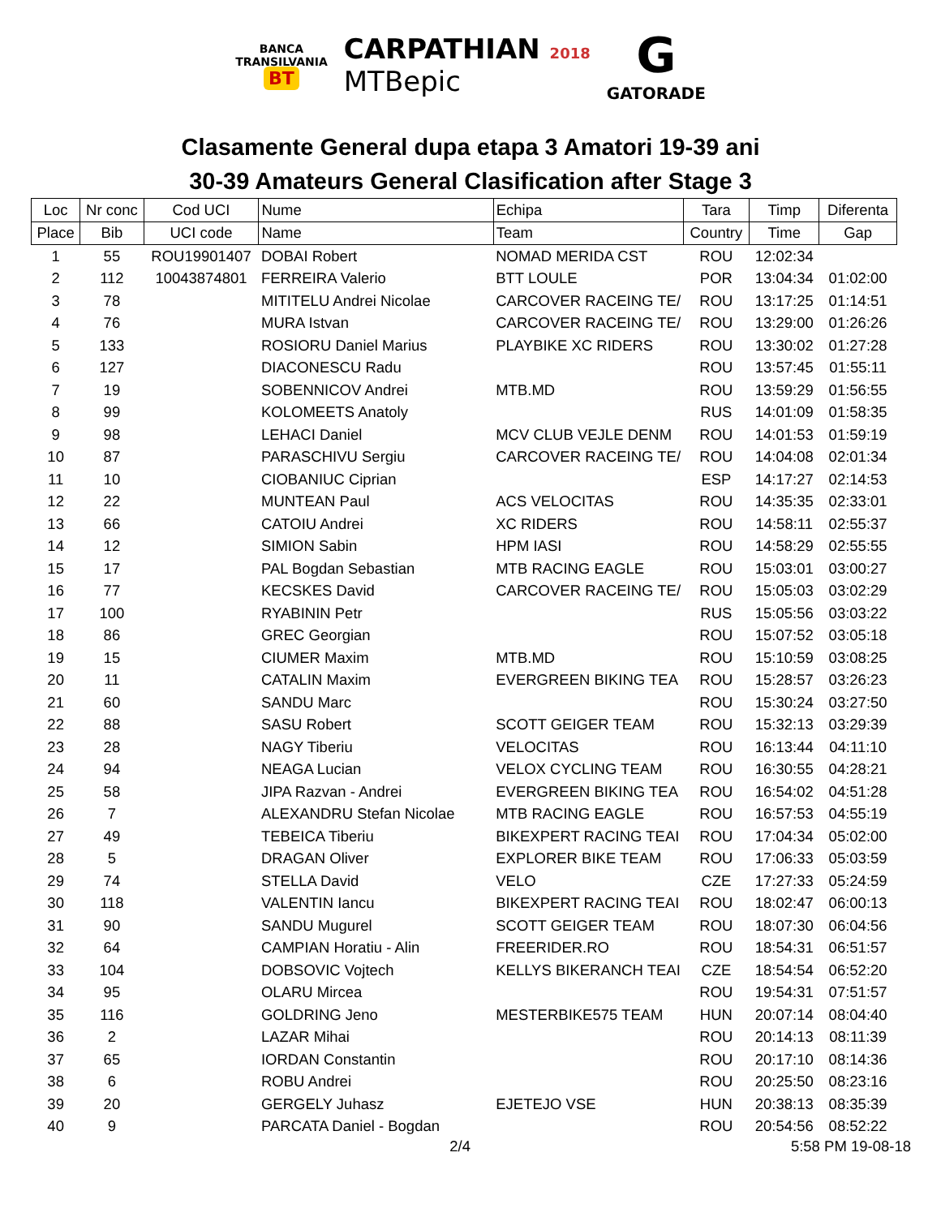BANCA
TRANSILVANIA
BT
CARPATHIAN 2018
MTBepic
G
GATORADE
Clasamente General dupa etapa 3 Amatori 19-39 ani
30-39 Amateurs General Clasification after Stage 3
| Loc | Nr conc | Cod UCI | Nume | Echipa | Tara | Timp | Diferenta |
| --- | --- | --- | --- | --- | --- | --- | --- |
| Place | Bib | UCI code | Name | Team | Country | Time | Gap |
| 1 | 55 | ROU19901407 | DOBAI Robert | NOMAD MERIDA CST | ROU | 12:02:34 | |
| 2 | 112 | 10043874801 | FERREIRA Valerio | BTT LOULE | POR | 13:04:34 | 01:02:00 |
| 3 | 78 | | MITITELU Andrei Nicolae | CARCOVER RACEING TE/ | ROU | 13:17:25 | 01:14:51 |
| 4 | 76 | | MURA Istvan | CARCOVER RACEING TE/ | ROU | 13:29:00 | 01:26:26 |
| 5 | 133 | | ROSIORU Daniel Marius | PLAYBIKE XC RIDERS | ROU | 13:30:02 | 01:27:28 |
| 6 | 127 | | DIACONESCU Radu | | ROU | 13:57:45 | 01:55:11 |
| 7 | 19 | | SOBENNICOV Andrei | MTB.MD | ROU | 13:59:29 | 01:56:55 |
| 8 | 99 | | KOLOMEETS Anatoly | | RUS | 14:01:09 | 01:58:35 |
| 9 | 98 | | LEHACI Daniel | MCV CLUB VEJLE DENM | ROU | 14:01:53 | 01:59:19 |
| 10 | 87 | | PARASCHIVU Sergiu | CARCOVER RACEING TE/ | ROU | 14:04:08 | 02:01:34 |
| 11 | 10 | | CIOBANIUC Ciprian | | ESP | 14:17:27 | 02:14:53 |
| 12 | 22 | | MUNTEAN Paul | ACS VELOCITAS | ROU | 14:35:35 | 02:33:01 |
| 13 | 66 | | CATOIU Andrei | XC RIDERS | ROU | 14:58:11 | 02:55:37 |
| 14 | 12 | | SIMION Sabin | HPM IASI | ROU | 14:58:29 | 02:55:55 |
| 15 | 17 | | PAL Bogdan Sebastian | MTB RACING EAGLE | ROU | 15:03:01 | 03:00:27 |
| 16 | 77 | | KECSKES David | CARCOVER RACEING TE/ | ROU | 15:05:03 | 03:02:29 |
| 17 | 100 | | RYABININ Petr | | RUS | 15:05:56 | 03:03:22 |
| 18 | 86 | | GREC Georgian | | ROU | 15:07:52 | 03:05:18 |
| 19 | 15 | | CIUMER Maxim | MTB.MD | ROU | 15:10:59 | 03:08:25 |
| 20 | 11 | | CATALIN Maxim | EVERGREEN BIKING TEA | ROU | 15:28:57 | 03:26:23 |
| 21 | 60 | | SANDU Marc | | ROU | 15:30:24 | 03:27:50 |
| 22 | 88 | | SASU Robert | SCOTT GEIGER TEAM | ROU | 15:32:13 | 03:29:39 |
| 23 | 28 | | NAGY Tiberiu | VELOCITAS | ROU | 16:13:44 | 04:11:10 |
| 24 | 94 | | NEAGA Lucian | VELOX CYCLING TEAM | ROU | 16:30:55 | 04:28:21 |
| 25 | 58 | | JIPA Razvan - Andrei | EVERGREEN BIKING TEA | ROU | 16:54:02 | 04:51:28 |
| 26 | 7 | | ALEXANDRU Stefan Nicolae | MTB RACING EAGLE | ROU | 16:57:53 | 04:55:19 |
| 27 | 49 | | TEBEICA Tiberiu | BIKEXPERT RACING TEAI | ROU | 17:04:34 | 05:02:00 |
| 28 | 5 | | DRAGAN Oliver | EXPLORER BIKE TEAM | ROU | 17:06:33 | 05:03:59 |
| 29 | 74 | | STELLA David | VELO | CZE | 17:27:33 | 05:24:59 |
| 30 | 118 | | VALENTIN Iancu | BIKEXPERT RACING TEAI | ROU | 18:02:47 | 06:00:13 |
| 31 | 90 | | SANDU Mugurel | SCOTT GEIGER TEAM | ROU | 18:07:30 | 06:04:56 |
| 32 | 64 | | CAMPIAN Horatiu - Alin | FREERIDER.RO | ROU | 18:54:31 | 06:51:57 |
| 33 | 104 | | DOBSOVIC Vojtech | KELLYS BIKERANCH TEAI | CZE | 18:54:54 | 06:52:20 |
| 34 | 95 | | OLARU Mircea | | ROU | 19:54:31 | 07:51:57 |
| 35 | 116 | | GOLDRING Jeno | MESTERBIKE575 TEAM | HUN | 20:07:14 | 08:04:40 |
| 36 | 2 | | LAZAR Mihai | | ROU | 20:14:13 | 08:11:39 |
| 37 | 65 | | IORDAN Constantin | | ROU | 20:17:10 | 08:14:36 |
| 38 | 6 | | ROBU Andrei | | ROU | 20:25:50 | 08:23:16 |
| 39 | 20 | | GERGELY Juhasz | EJETEJO VSE | HUN | 20:38:13 | 08:35:39 |
| 40 | 9 | | PARCATA Daniel - Bogdan | | ROU | 20:54:56 | 08:52:22 |
2/4 5:58 PM 19-08-18